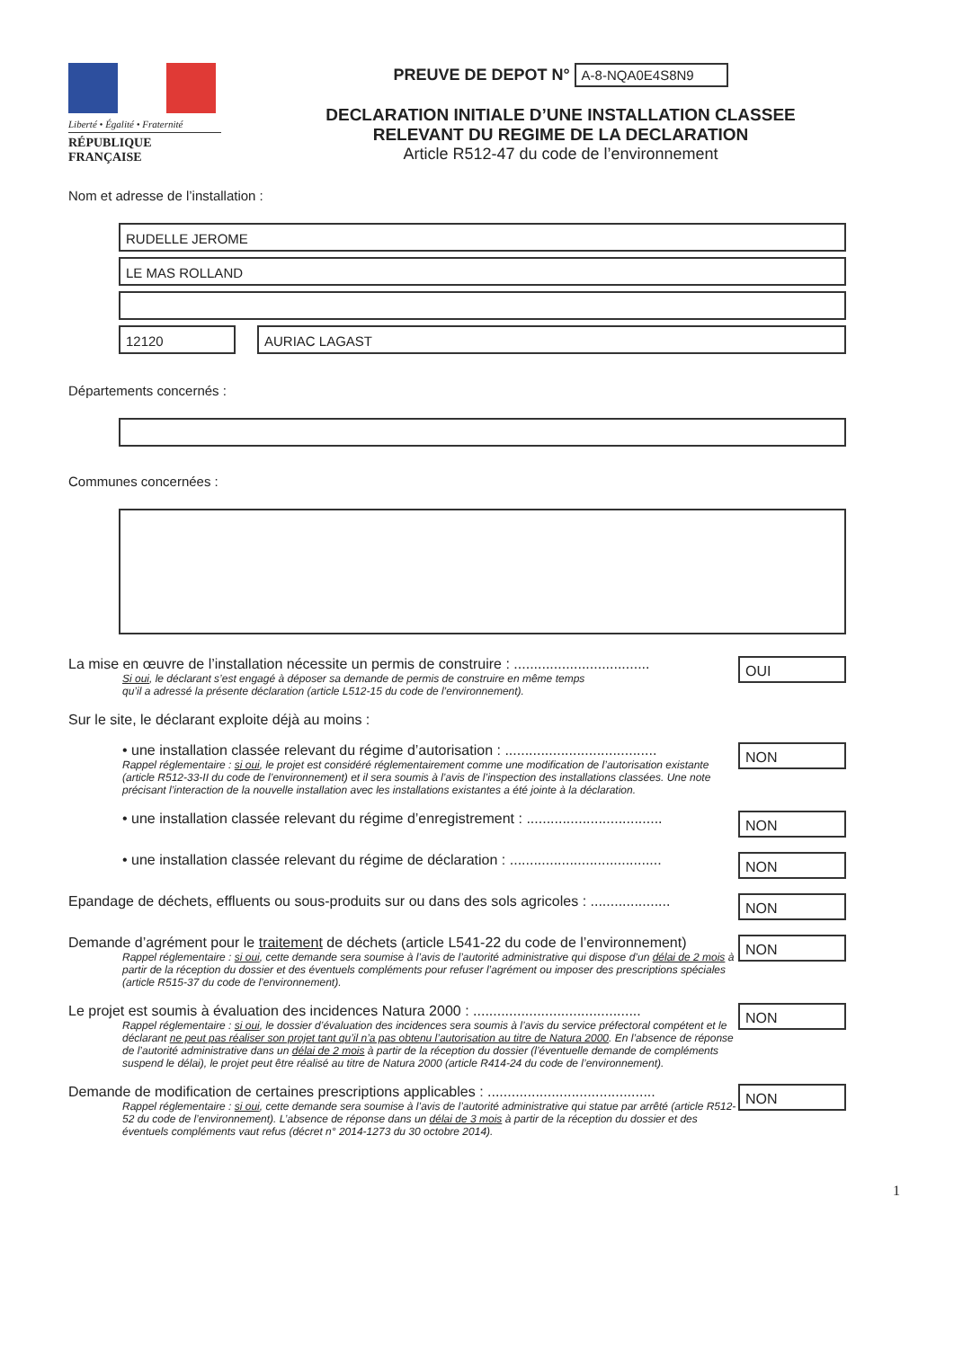Liberté • Égalité • Fraternité
RÉPUBLIQUE FRANÇAISE
PREUVE DE DEPOT N° A-8-NQA0E4S8N9
DECLARATION INITIALE D’UNE INSTALLATION CLASSEE
RELEVANT DU REGIME DE LA DECLARATION
Article R512-47 du code de l’environnement
Nom et adresse de l’installation :
RUDELLE JEROME
LE MAS ROLLAND
12120 AURIAC LAGAST
Départements concernés :
Communes concernées :
La mise en œuvre de l’installation nécessite un permis de construire : ..................................
Si oui, le déclarant s’est engagé à déposer sa demande de permis de construire en même temps
qu’il a adressé la présente déclaration (article L512-15 du code de l’environnement).
OUI
Sur le site, le déclarant exploite déjà au moins :
• une installation classée relevant du régime d’autorisation : ......................................
Rappel réglementaire : si oui, le projet est considéré réglementairement comme une modification de l’autorisation existante (article R512-33-II du code de l’environnement) et il sera soumis à l’avis de l’inspection des installations classées. Une note précisant l’interaction de la nouvelle installation avec les installations existantes a été jointe à la déclaration.
NON
• une installation classée relevant du régime d’enregistrement : ..................................
NON
• une installation classée relevant du régime de déclaration : ......................................
NON
Epandage de déchets, effluents ou sous-produits sur ou dans des sols agricoles : ....................
NON
Demande d’agrément pour le traitement de déchets (article L541-22 du code de l’environnement)
Rappel réglementaire : si oui, cette demande sera soumise à l’avis de l’autorité administrative qui dispose d’un délai de 2 mois à partir de la réception du dossier et des éventuels compléments pour refuser l’agrément ou imposer des prescriptions spéciales (article R515-37 du code de l’environnement).
NON
Le projet est soumis à évaluation des incidences Natura 2000 : ..........................................
Rappel réglementaire : si oui, le dossier d’évaluation des incidences sera soumis à l’avis du service préfectoral compétent et le déclarant ne peut pas réaliser son projet tant qu’il n’a pas obtenu l’autorisation au titre de Natura 2000. En l’absence de réponse de l’autorité administrative dans un délai de 2 mois à partir de la réception du dossier (l’éventuelle demande de compléments suspend le délai), le projet peut être réalisé au titre de Natura 2000 (article R414-24 du code de l’environnement).
NON
Demande de modification de certaines prescriptions applicables : ..........................................
Rappel réglementaire : si oui, cette demande sera soumise à l’avis de l’autorité administrative qui statue par arrêté (article R512-52 du code de l’environnement). L’absence de réponse dans un délai de 3 mois à partir de la réception du dossier et des éventuels compléments vaut refus (décret n° 2014-1273 du 30 octobre 2014).
NON
1